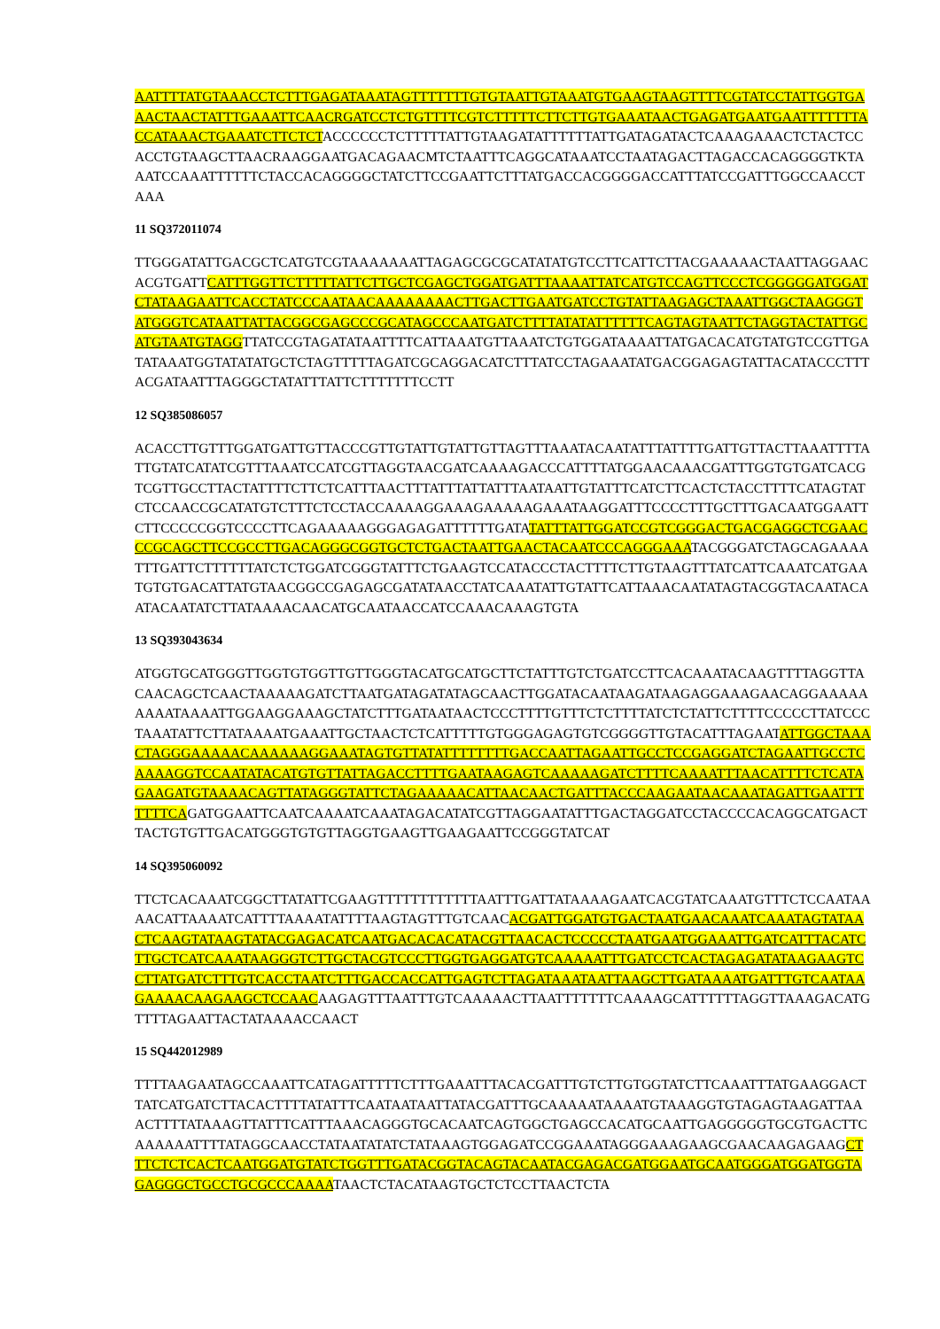AATTTTATGTAAACCTCTTTGAGATAAATAGTTTTTTTGTGTAATTGTAAATGTGAAGTAAGTTTTCGTATCCTATTGGTGAAACTAACTATTTGAAATTCAACRGATCCTCTGTTTTCGTCTTTTTCTTCTTGTGAAATAACTGAGATGAATGAATTTTTTTACCATAAACTGAAATCTTCTCTACCCCCCTCTTTTTATTGTAAGATATTTTTTATTGATAGATACTCAAAGAAACTCTACTCCACCTGTAAGCTTAACRAAGGAATGACAGAACMTCTAATTTCAGGCATAAATCCTAATAGACTTAGACCACAGGGGTKTAAATCCAAATTTTTTCTACCACAGGGGCTATCTTCCGAATTCTTTATGACCACGGGGACCATTTATCCGATTTGGCCAACCTAAA
11 SQ372011074
TTGGGATATTGACGCTCATGTCGTAAAAAAATTAGAGCGCGCATATATGTCCTTCATTCTTACGAAAAACTAATTAGGAACACGTGATTCATTTGGTTCTTTTTATTCTTGCTCGAGCTGGATGATTTAAAATTATCATGTCCAGTTCCCTCGGGGGATGGATCTATAAGAATTCACCTATCCCAATAACAAAAAAAACTTGACTTGAATGATCCTGTATTAAGAGCTAAATTGGCTAAGGGTATGGGTCATAATTATTACGGCGAGCCCGCATAGCCCAATGATCTTTTATATATTTTTTCAGTAGTAATTCTAGGTACTATTGCATGTAATGTAGGTTATCCGTAGATATAATTTTCATTAAATGTTAAATCTGTGGATAAAATTATGACACATGTATGTCCGTTGATATAAATGGTATATATGCTCTAGTTTTTAGATCGCAGGACATCTTTATCCTAGAAATATGACGGAGAGTATTACATACCCTTTACGATAATTTAGGGCTATATTTATTCTTTTTTTCCTT
12 SQ385086057
ACACCTTGTTTGGATGATTGTTACCCGTTGTATTGTATTGTTAGTTTAAATACAATATTTATTTTGATTGTTACTTAAATTTTATTGTATCATATCGTTTAAATCCATCGTTAGGTAACGATCAAAAGACCCATTTTATGGAACAAACGATTTGGTGTGATCACGTCGTTGCCTTACTATTTTCTTCTCATTTAACTTTATTTATTATTTAATAATTGTATTTCATCTTCACTCTACCTTTTCATAGTATCTCCAACCGCATATGTCTTTCTCCTACCAAAAGGAAAGAAAAAGAAATAAGGATTTCCCCTTTGCTTTGACAATGGAATTCTTCCCCCGGTCCCCTTCAGAAAAAGGGAGAGATTTTTTGATATATTTATTGGATCCGTCGGGACTGACGAGGCTCGAACCCGCAGCTTCCGCCTTGACAGGGCGGTGCTCTGACTAATTGAACTACAATCCCAGGGAAATACGGGATCTAGCAGAAAATTTGATTCTTTTTTATCTCTGGATCGGGTATTTCTGAAGTCCATACCCTACTTTTCTTGTAAGTTTATCATTCAAATCATGAATGTGTGACATTATGTAACGGCCGAGAGCGATATAACCTATCAAATATTGTATTCATTAAACAATATAGTACGGTACAATACAATACAATATCTTATAAAACAACATGCAATAACCATCCAAACAAAGTGTA
13 SQ393043634
ATGGTGCATGGGTTGGTGTGGTTGTTGGGTACATGCATGCTTCTATTTGTCTGATCCTTCACAAATACAAGTTTTAGGTTACAACAGCTCAACTAAAAAGATCTTAATGATAGATATAGCAACTTGGATACAATAAGATAAGAGGAAAGAACAGGAAAAAAAAATAAAATTGGAAGGAAAGCTATCTTTGATAATAACTCCCTTTTGTTTCTCTTTTATCTCTATTCTTTTCCCCCTTATCCCTAAATATTCTTATAAAATGAAATTGCTAACTCTCATTTTTGTGGGAGAGTGTCGGGGTTGTACATTTAGAATATTGGCTAAACTAGGGAAAAACAAAAAAGGAAATAGTGTTATATTTTTTTTGACCAATTAGAATTGCCTCCGAGGATCTAGAATTGCCTCAAAAGGTCCAATATACATGTGTTATTAGACCTTTTGAATAAGAGTCAAAAAGATCTTTTCAAAATTTAACATTTTCTCATAGAAGATGTAAAACAGTTATAGGGTATTCTAGAAAAACATTAACAACTGATTTACCCAAGAATAACAAATAGATTGAATTTTTTTCAGATGGAATTCAATCAAAATCAAATAGACATATCGTTAGGAATATTTGACTAGGATCCTACCCCACAGGCATGACTTACTGTGTTGACATGGGTGTGTTAGGTGAAGTTGAAGAATTCCGGGTATCAT
14 SQ395060092
TTCTCACAAATCGGCTTATATTCGAAGTTTTTTTTTTTTAATTTGATTATAAAAGAATCACGTATCAAATGTTTCTCCAATAAAACATTAAAATCATTTTAAAATATTTTAAGTAGTTTGTCAACACGATTGGATGTGACTAATGAACAAATCAAATAGTATAACTCAAGTATAAGTATACGAGACATCAATGACACACATACGTTAACACTCCCCCTAATGAATGGAAATTGATCATTTACATCTTGCTCATCAAATAAGGGTCTTGCTACGTCCCTTGGTGAGGATGTCAAAAATTTGATCCTCACTAGAGATATAAGAAGTCCTTATGATCTTTGTCACCTAATCTTTGACCACCATTGAGTCTTAGATAAATAATTAAGCTTGATAAAATGATTTGTCAATAAGAAAACAAGAAGCTCCAACAAGAGTTTAATTTGTCAAAAACTTAATTTTTTTCAAAAGCATTTTTTAGGTTAAAGACATGTTTTAGAATTACTATAAAACCAACT
15 SQ442012989
TTTTAAGAATAGCCAAATTCATAGATTTTTCTTTGAAATTTACACGATTTGTCTTGTGGTATCTTCAAATTTATGAAGGACTTATCATGATCTTACACTTTTATATTTCAATAATAATTATACGATTTGCAAAAATAAAATGTAAAGGTGTAGAGTAAGATTAAACTTTTATAAAGTTATTTCATTTAAACAGGGTGCACAATCAGTGGCTGAGCCACATGCAATTGAGGGGGTGCGTGACTTCAAAAAATTTTATAGGCAACCTATAATATATCTATAAAGTGGAGATCCGGAAATAGGGAAAGAAGCGAACAAGAGAAGCTTTCTCTCACTCAATGGATGTATCTGGTTTGATACGGTACAGTACAATACGAGACGATGGAATGCAATGGGATGGATGGTAGAGGGCTGCCTGCGCCCAAAATAACTCTACATAAGTGCTCTCCTTAACTCTA